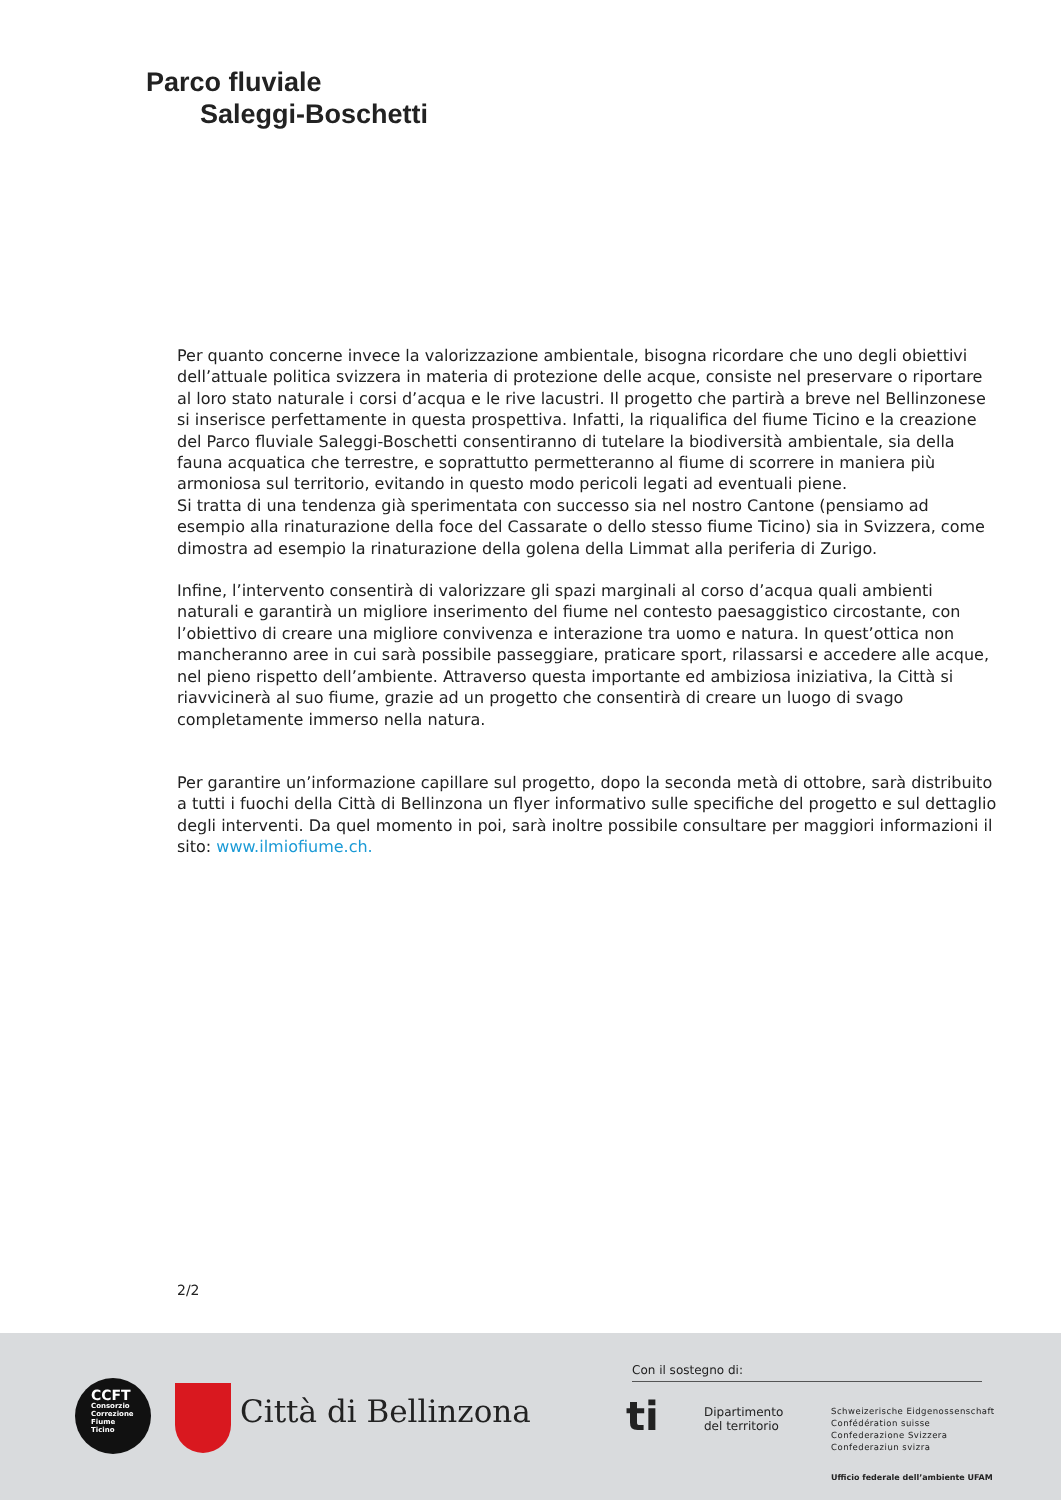Parco fluviale
Saleggi-Boschetti
Per quanto concerne invece la valorizzazione ambientale, bisogna ricordare che uno degli obiettivi dell’attuale politica svizzera in materia di protezione delle acque, consiste nel preservare o riportare al loro stato naturale i corsi d’acqua e le rive lacustri. Il progetto che partirà a breve nel Bellinzonese si inserisce perfettamente in questa prospettiva. Infatti, la riqualifica del fiume Ticino e la creazione del Parco fluviale Saleggi-Boschetti consentiranno di tutelare la biodiversità ambientale, sia della fauna acquatica che terrestre, e soprattutto permetteranno al fiume di scorrere in maniera più armoniosa sul territorio, evitando in questo modo pericoli legati ad eventuali piene.
Si tratta di una tendenza già sperimentata con successo sia nel nostro Cantone (pensiamo ad esempio alla rinaturazione della foce del Cassarate o dello stesso fiume Ticino) sia in Svizzera, come dimostra ad esempio la rinaturazione della golena della Limmat alla periferia di Zurigo.
Infine, l’intervento consentirà di valorizzare gli spazi marginali al corso d’acqua quali ambienti naturali e garantirà un migliore inserimento del fiume nel contesto paesaggistico circostante, con l’obiettivo di creare una migliore convivenza e interazione tra uomo e natura. In quest’ottica non mancheranno aree in cui sarà possibile passeggiare, praticare sport, rilassarsi e accedere alle acque, nel pieno rispetto dell’ambiente. Attraverso questa importante ed ambiziosa iniziativa, la Città si riavvicinerà al suo fiume, grazie ad un progetto che consentirà di creare un luogo di svago completamente immerso nella natura.
Per garantire un’informazione capillare sul progetto, dopo la seconda metà di ottobre, sarà distribuito a tutti i fuochi della Città di Bellinzona un flyer informativo sulle specifiche del progetto e sul dettaglio degli interventi. Da quel momento in poi, sarà inoltre possibile consultare per maggiori informazioni il sito: www.ilmiofiume.ch.
2/2
CCFT
Consorzio
Correzione
Fiume
Ticino
Città di Bellinzona
Con il sostegno di:
ti
Dipartimento
del territorio
Schweizerische Eidgenossenschaft
Confédération suisse
Confederazione Svizzera
Confederaziun svizra
Ufficio federale dell’ambiente UFAM